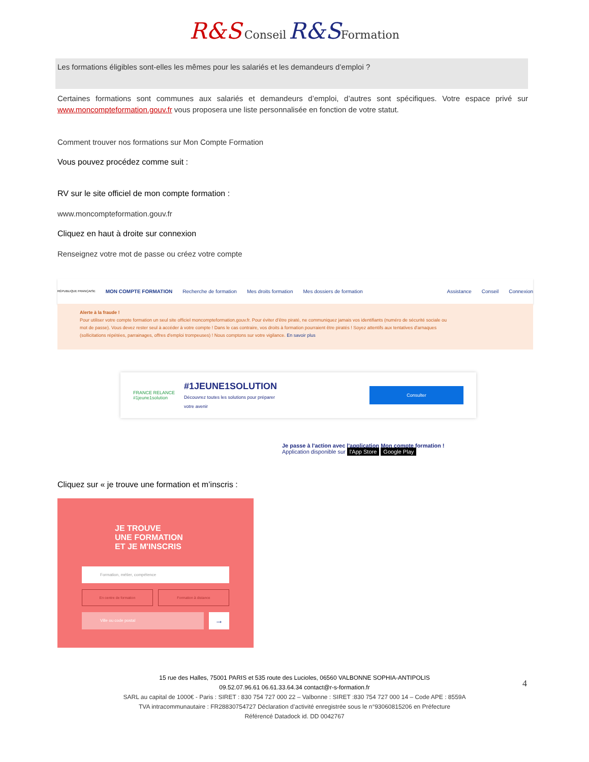R&S Conseil R&S Formation
Les formations éligibles sont-elles les mêmes pour les salariés et les demandeurs d’emploi ?
Certaines formations sont communes aux salariés et demandeurs d’emploi, d’autres sont spécifiques. Votre espace privé sur www.moncompteformation.gouv.fr vous proposera une liste personnalisée en fonction de votre statut.
Comment trouver nos formations sur Mon Compte Formation
Vous pouvez procédez comme suit :
RV sur le site officiel de mon compte formation :
www.moncompteformation.gouv.fr
Cliquez en haut à droite sur connexion
Renseignez votre mot de passe ou créez votre compte
RÉPUBLIQUE FRANÇAISE MON COMPTE FORMATION Recherche de formation Mes droits formation Mes dossiers de formation Assistance Conseil Connexion
Alerte à la fraude !
Pour utiliser votre compte formation un seul site officiel moncompteformation.gouv.fr. Pour éviter d’être piraté, ne communiquez jamais vos identifiants (numéro de sécurité sociale ou mot de passe). Vous devez rester seul à accéder à votre compte ! Dans le cas contraire, vos droits à formation pourraient être piratés ! Soyez attentifs aux tentatives d'arnaques (sollicitations répétées, parrainages, offres d'emploi trompeuses) ! Nous comptons sur votre vigilance. En savoir plus
FRANCE RELANCE
#1jeune1solution
#1JEUNE1SOLUTION
Découvrez toutes les solutions pour préparer
votre avenir
Consulter
Je passe à l'action avec l'application Mon compte formation !
Application disponible sur l'App Store Google Play
Cliquez sur « je trouve une formation et m’inscris :
JE TROUVE
UNE FORMATION
ET JE M'INSCRIS
Formation, métier, compétence
En centre de formation Formation à distance
Ville ou code postal →
4
15 rue des Halles, 75001 PARIS et 535 route des Lucioles, 06560 VALBONNE SOPHIA-ANTIPOLIS
09.52.07.96.61 06.61.33.64.34 contact@r-s-formation.fr
SARL au capital de 1000€ - Paris : SIRET : 830 754 727 000 22 – Valbonne : SIRET :830 754 727 000 14 – Code APE : 8559A
TVA intracommunautaire : FR28830754727 Déclaration d’activité enregistrée sous le n°93060815206 en Préfecture
Référencé Datadock id. DD 0042767